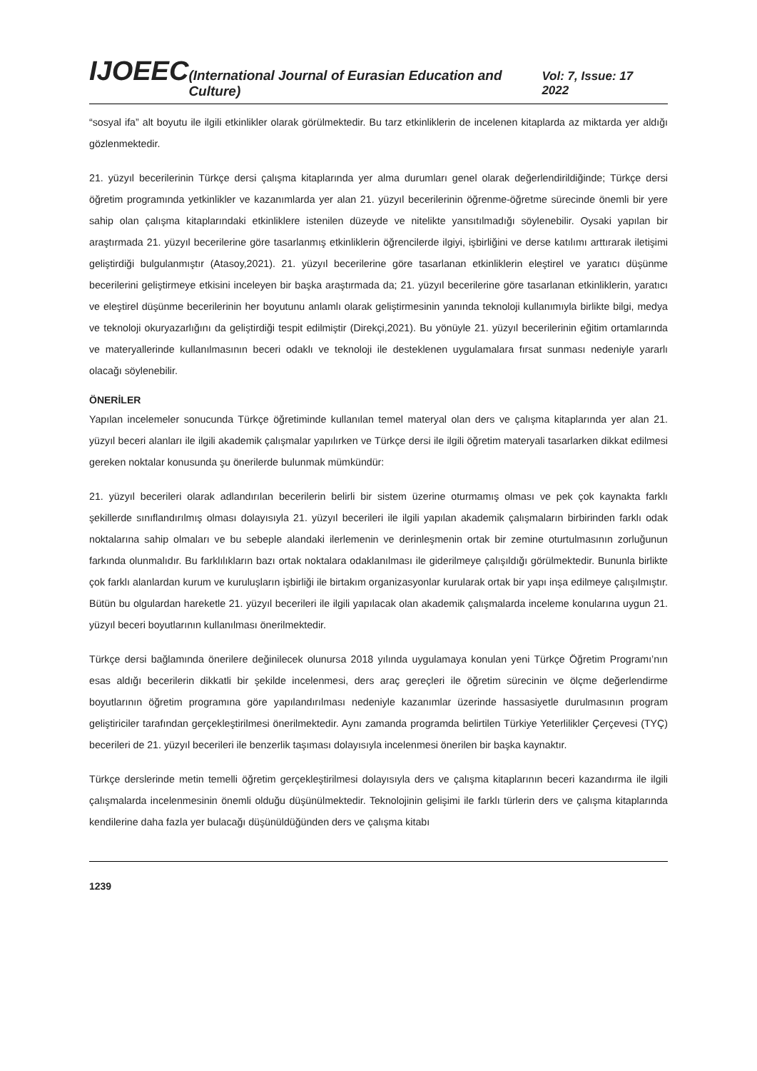IJOEEC (International Journal of Eurasian Education and Culture) Vol: 7, Issue: 17 2022
“sosyal ifa” alt boyutu ile ilgili etkinlikler olarak görülmektedir. Bu tarz etkinliklerin de incelenen kitaplarda az miktarda yer aldığı gözlenmektedir.
21. yüzyıl becerilerinin Türkçe dersi çalışma kitaplarında yer alma durumları genel olarak değerlendirildiğinde; Türkçe dersi öğretim programında yetkinlikler ve kazanımlarda yer alan 21. yüzyıl becerilerinin öğrenme-öğretme sürecinde önemli bir yere sahip olan çalışma kitaplarındaki etkinliklere istenilen düzeyde ve nitelikte yansıtılmadığı söylenebilir. Oysaki yapılan bir araştırmada 21. yüzyıl becerilerine göre tasarlanmış etkinliklerin öğrencilerde ilgiyi, işbirliğini ve derse katılımı arttırarak iletişimi geliştirdiği bulgulanmıştır (Atasoy,2021). 21. yüzyıl becerilerine göre tasarlanan etkinliklerin eleştirel ve yaratıcı düşünme becerilerini geliştirmeye etkisini inceleyen bir başka araştırmada da; 21. yüzyıl becerilerine göre tasarlanan etkinliklerin, yaratıcı ve eleştirel düşünme becerilerinin her boyutunu anlamlı olarak geliştirmesinin yanında teknoloji kullanımıyla birlikte bilgi, medya ve teknoloji okuryazarlığını da geliştirdiği tespit edilmiştir (Direkçi,2021). Bu yönüyle 21. yüzyıl becerilerinin eğitim ortamlarında ve materyallerinde kullanılmasının beceri odaklı ve teknoloji ile desteklenen uygulamalara fırsat sunması nedeniyle yararlı olacağı söylenebilir.
ÖNERİLER
Yapılan incelemeler sonucunda Türkçe öğretiminde kullanılan temel materyal olan ders ve çalışma kitaplarında yer alan 21. yüzyıl beceri alanları ile ilgili akademik çalışmalar yapılırken ve Türkçe dersi ile ilgili öğretim materyali tasarlarken dikkat edilmesi gereken noktalar konusunda şu önerilerde bulunmak mümkündür:
21. yüzyıl becerileri olarak adlandırılan becerilerin belirli bir sistem üzerine oturmamış olması ve pek çok kaynakta farklı şekillerde sınıflandırılmış olması dolayısıyla 21. yüzyıl becerileri ile ilgili yapılan akademik çalışmaların birbirinden farklı odak noktalarına sahip olmaları ve bu sebeple alandaki ilerlemenin ve derinleşmenin ortak bir zemine oturtulmasının zorluğunun farkında olunmalıdır. Bu farklılıkların bazı ortak noktalara odaklanılması ile giderilmeye çalışıldığı görülmektedir. Bununla birlikte çok farklı alanlardan kurum ve kuruluşların işbirliği ile birtakım organizasyonlar kurularak ortak bir yapı inşa edilmeye çalışılmıştır. Bütün bu olgulardan hareketle 21. yüzyıl becerileri ile ilgili yapılacak olan akademik çalışmalarda inceleme konularına uygun 21. yüzyıl beceri boyutlarının kullanılması önerilmektedir.
Türkçe dersi bağlamında önerilere değinilecek olunursa 2018 yılında uygulamaya konulan yeni Türkçe Öğretim Programı’nın esas aldığı becerilerin dikkatli bir şekilde incelenmesi, ders araç gereçleri ile öğretim sürecinin ve ölçme değerlendirme boyutlarının öğretim programına göre yapılandırılması nedeniyle kazanımlar üzerinde hassasiyetle durulmasının program geliştiriciler tarafından gerçekleştirilmesi önerilmektedir. Aynı zamanda programda belirtilen Türkiye Yeterlilikler Çerçevesi (TYÇ) becerileri de 21. yüzyıl becerileri ile benzerlik taşıması dolayısıyla incelenmesi önerilen bir başka kaynaktır.
Türkçe derslerinde metin temelli öğretim gerçekleştirilmesi dolayısıyla ders ve çalışma kitaplarının beceri kazandırma ile ilgili çalışmalarda incelenmesinin önemli olduğu düşünülmektedir. Teknolojinin gelişimi ile farklı türlerin ders ve çalışma kitaplarında kendilerine daha fazla yer bulacağı düşünüldüğünden ders ve çalışma kitabı
1239